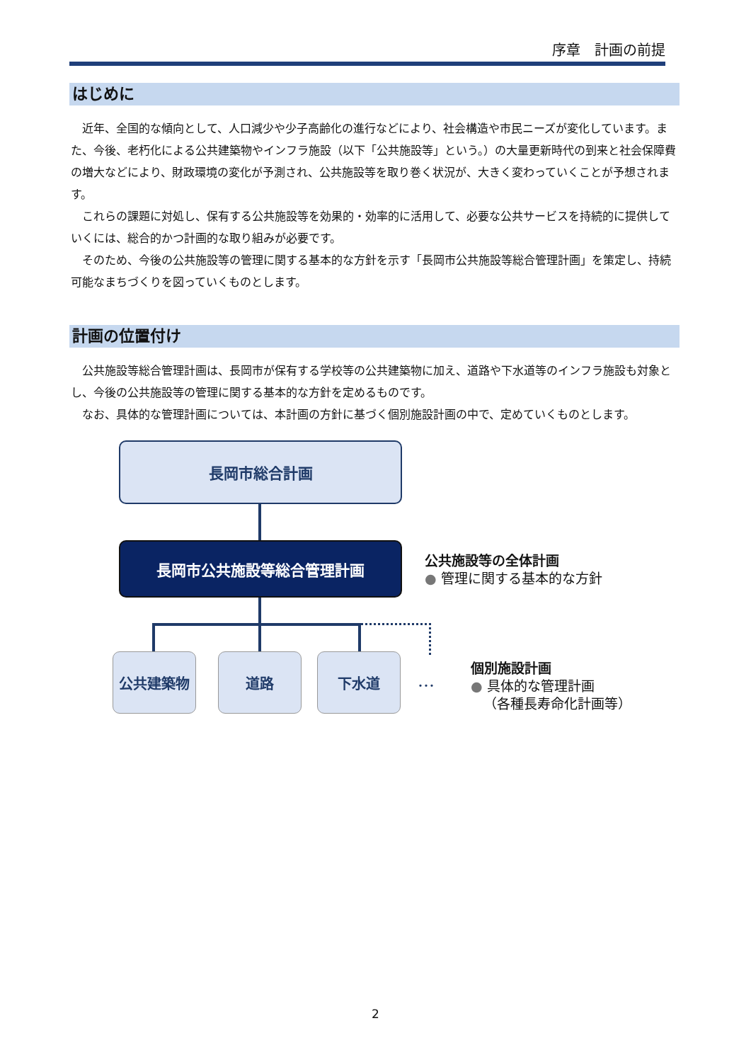序章　計画の前提
はじめに
近年、全国的な傾向として、人口減少や少子高齢化の進行などにより、社会構造や市民ニーズが変化しています。また、今後、老朽化による公共建築物やインフラ施設（以下「公共施設等」という。）の大量更新時代の到来と社会保障費の増大などにより、財政環境の変化が予測され、公共施設等を取り巻く状況が、大きく変わっていくことが予想されます。
これらの課題に対処し、保有する公共施設等を効果的・効率的に活用して、必要な公共サービスを持続的に提供していくには、総合的かつ計画的な取り組みが必要です。
そのため、今後の公共施設等の管理に関する基本的な方針を示す「長岡市公共施設等総合管理計画」を策定し、持続可能なまちづくりを図っていくものとします。
計画の位置付け
公共施設等総合管理計画は、長岡市が保有する学校等の公共建築物に加え、道路や下水道等のインフラ施設も対象とし、今後の公共施設等の管理に関する基本的な方針を定めるものです。
なお、具体的な管理計画については、本計画の方針に基づく個別施設計画の中で、定めていくものとします。
長岡市総合計画
長岡市公共施設等総合管理計画
公共建築物 道路 下水道
･･･
公共施設等の全体計画
● 管理に関する基本的な方針
個別施設計画
● 具体的な管理計画
（各種長寿命化計画等）
2